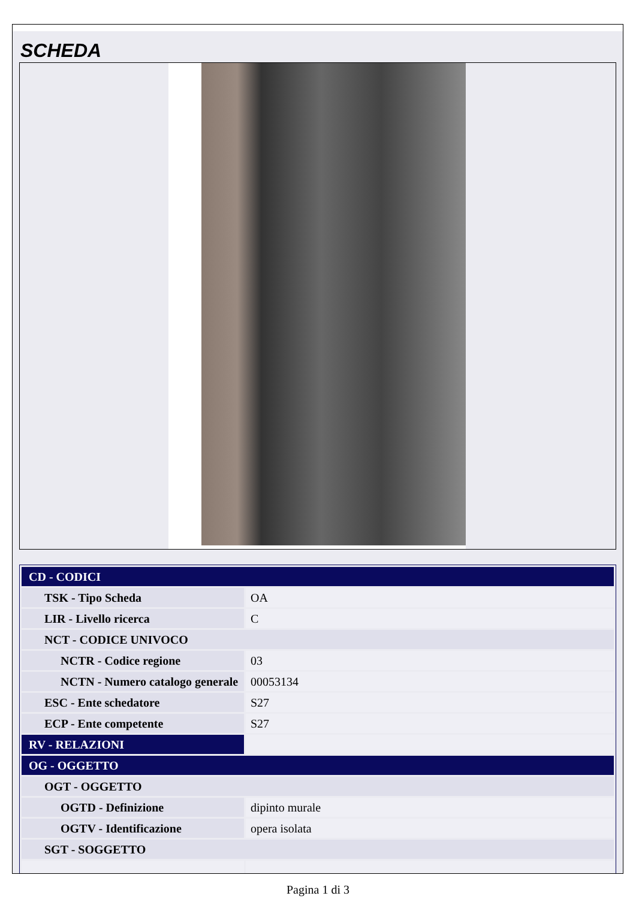SCHEDA
| CD - CODICI | |
| TSK - Tipo Scheda | OA |
| LIR - Livello ricerca | C |
| NCT - CODICE UNIVOCO | |
| NCTR - Codice regione | 03 |
| NCTN - Numero catalogo generale | 00053134 |
| ESC - Ente schedatore | S27 |
| ECP - Ente competente | S27 |
| RV - RELAZIONI | |
| OG - OGGETTO | |
| OGT - OGGETTO | |
| OGTD - Definizione | dipinto murale |
| OGTV - Identificazione | opera isolata |
| SGT - SOGGETTO | |
Pagina 1 di 3